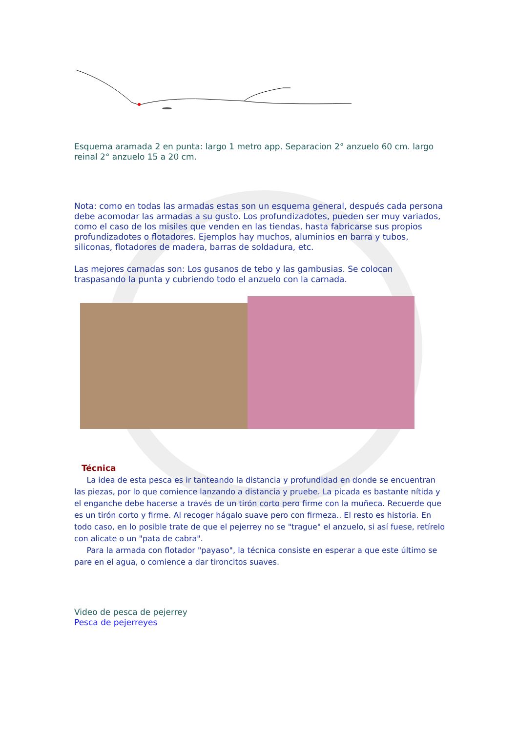Esquema aramada 2 en punta: largo 1 metro app. Separacion 2° anzuelo 60 cm. largo reinal 2° anzuelo 15 a 20 cm.
Nota: como en todas las armadas estas son un esquema general, después cada persona debe acomodar las armadas a su gusto. Los profundizadotes, pueden ser muy variados, como el caso de los misiles que venden en las tiendas, hasta fabricarse sus propios profundizadotes o flotadores. Ejemplos hay muchos, aluminios en barra y tubos, siliconas, flotadores de madera, barras de soldadura, etc.
Las mejores carnadas son: Los gusanos de tebo y las gambusias. Se colocan traspasando la punta y cubriendo todo el anzuelo con la carnada.
Técnica
La idea de esta pesca es ir tanteando la distancia y profundidad en donde se encuentran las piezas, por lo que comience lanzando a distancia y pruebe. La picada es bastante nítida y el enganche debe hacerse a través de un tirón corto pero firme con la muñeca. Recuerde que es un tirón corto y firme. Al recoger hágalo suave pero con firmeza.. El resto es historia. En todo caso, en lo posible trate de que el pejerrey no se "trague" el anzuelo, si así fuese, retírelo con alicate o un "pata de cabra".
Para la armada con flotador "payaso", la técnica consiste en esperar a que este último se pare en el agua, o comience a dar tironcitos suaves.
Video de pesca de pejerrey
Pesca de pejerreyes